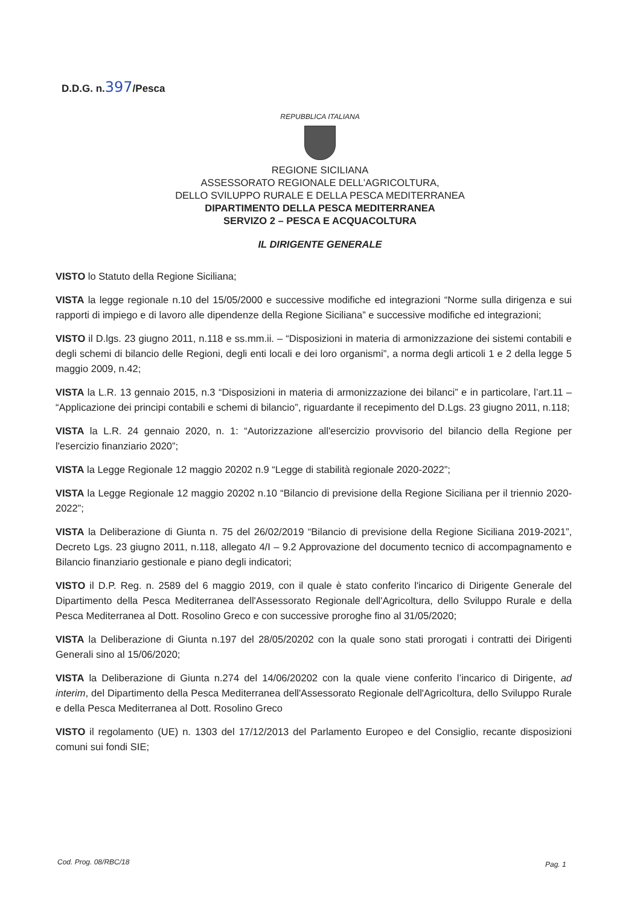D.D.G. n.397/Pesca
REPUBBLICA ITALIANA
REGIONE SICILIANA
ASSESSORATO REGIONALE DELL’AGRICOLTURA,
DELLO SVILUPPO RURALE E DELLA PESCA MEDITERRANEA
DIPARTIMENTO DELLA PESCA MEDITERRANEA
SERVIZO 2 – PESCA E ACQUACOLTURA
IL DIRIGENTE GENERALE
VISTO lo Statuto della Regione Siciliana;
VISTA la legge regionale n.10 del 15/05/2000 e successive modifiche ed integrazioni “Norme sulla dirigenza e sui rapporti di impiego e di lavoro alle dipendenze della Regione Siciliana” e successive modifiche ed integrazioni;
VISTO il D.lgs. 23 giugno 2011, n.118 e ss.mm.ii. – “Disposizioni in materia di armonizzazione dei sistemi contabili e degli schemi di bilancio delle Regioni, degli enti locali e dei loro organismi”, a norma degli articoli 1 e 2 della legge 5 maggio 2009, n.42;
VISTA la L.R. 13 gennaio 2015, n.3 “Disposizioni in materia di armonizzazione dei bilanci” e in particolare, l’art.11 – “Applicazione dei principi contabili e schemi di bilancio”, riguardante il recepimento del D.Lgs. 23 giugno 2011, n.118;
VISTA la L.R. 24 gennaio 2020, n. 1: “Autorizzazione all'esercizio provvisorio del bilancio della Regione per l'esercizio finanziario 2020”;
VISTA la Legge Regionale 12 maggio 20202 n.9 “Legge di stabilità regionale 2020-2022”;
VISTA la Legge Regionale 12 maggio 20202 n.10 “Bilancio di previsione della Regione Siciliana per il triennio 2020-2022”;
VISTA la Deliberazione di Giunta n. 75 del 26/02/2019 “Bilancio di previsione della Regione Siciliana 2019-2021”, Decreto Lgs. 23 giugno 2011, n.118, allegato 4/I – 9.2 Approvazione del documento tecnico di accompagnamento e Bilancio finanziario gestionale e piano degli indicatori;
VISTO il D.P. Reg. n. 2589 del 6 maggio 2019, con il quale è stato conferito l'incarico di Dirigente Generale del Dipartimento della Pesca Mediterranea dell'Assessorato Regionale dell'Agricoltura, dello Sviluppo Rurale e della Pesca Mediterranea al Dott. Rosolino Greco e con successive proroghe fino al 31/05/2020;
VISTA la Deliberazione di Giunta n.197 del 28/05/20202 con la quale sono stati prorogati i contratti dei Dirigenti Generali sino al 15/06/2020;
VISTA la Deliberazione di Giunta n.274 del 14/06/20202 con la quale viene conferito l’incarico di Dirigente, ad interim, del Dipartimento della Pesca Mediterranea dell'Assessorato Regionale dell'Agricoltura, dello Sviluppo Rurale e della Pesca Mediterranea al Dott. Rosolino Greco
VISTO il regolamento (UE) n. 1303 del 17/12/2013 del Parlamento Europeo e del Consiglio, recante disposizioni comuni sui fondi SIE;
Cod. Prog. 08/RBC/18 Pag. 1